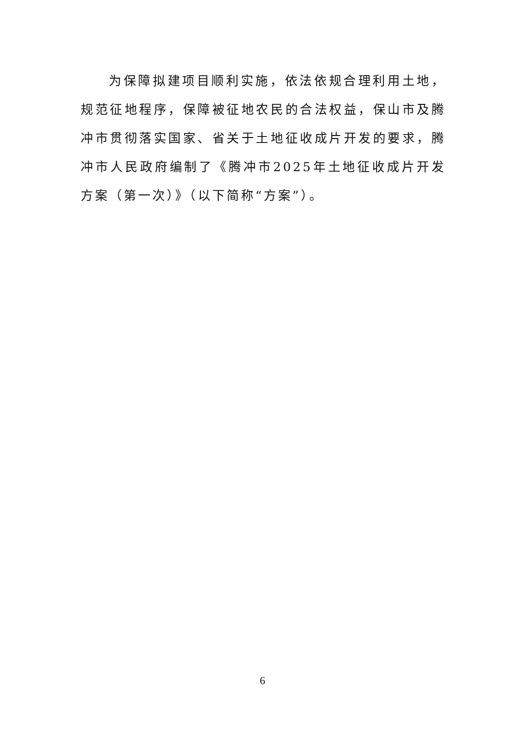为保障拟建项目顺利实施，依法依规合理利用土地，规范征地程序，保障被征地农民的合法权益，保山市及腾冲市贯彻落实国家、省关于土地征收成片开发的要求，腾冲市人民政府编制了《腾冲市2025年土地征收成片开发方案（第一次）》（以下简称“方案”）。
6